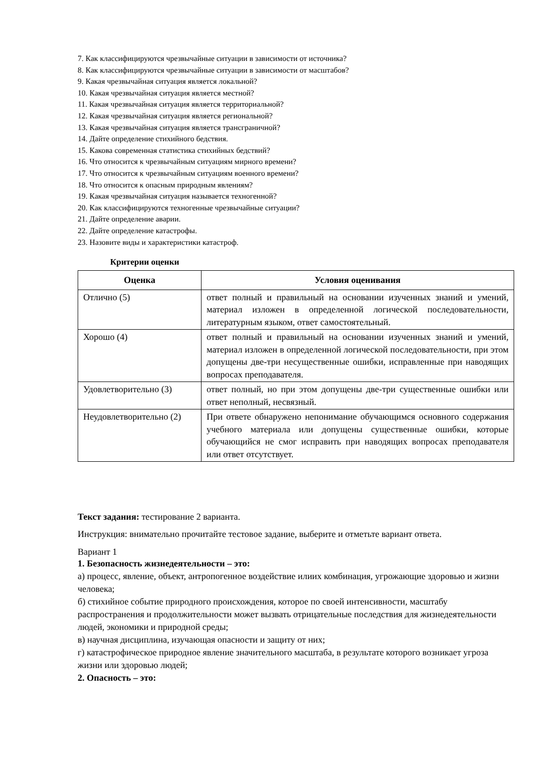7. Как классифицируются чрезвычайные ситуации в зависимости от источника?
8. Как классифицируются чрезвычайные ситуации в зависимости от масштабов?
9. Какая чрезвычайная ситуация является локальной?
10. Какая чрезвычайная ситуация является местной?
11. Какая чрезвычайная ситуация является территориальной?
12. Какая чрезвычайная ситуация является региональной?
13. Какая чрезвычайная ситуация является трансграничной?
14. Дайте определение стихийного бедствия.
15. Какова современная статистика стихийных бедствий?
16. Что относится к чрезвычайным ситуациям мирного времени?
17. Что относится к чрезвычайным ситуациям военного времени?
18. Что относится к опасным природным явлениям?
19. Какая чрезвычайная ситуация называется техногенной?
20. Как классифицируются техногенные чрезвычайные ситуации?
21. Дайте определение аварии.
22. Дайте определение катастрофы.
23. Назовите виды и характеристики катастроф.
Критерии оценки
| Оценка | Условия оценивания |
| --- | --- |
| Отлично (5) | ответ полный и правильный на основании изученных знаний и умений, материал изложен в определенной логической последовательности, литературным языком, ответ самостоятельный. |
| Хорошо (4) | ответ полный и правильный на основании изученных знаний и умений, материал изложен в определенной логической последовательности, при этом допущены две-три несущественные ошибки, исправленные при наводящих вопросах преподавателя. |
| Удовлетворительно (3) | ответ полный, но при этом допущены две-три существенные ошибки или ответ неполный, несвязный. |
| Неудовлетворительно (2) | При ответе обнаружено непонимание обучающимся основного содержания учебного материала или допущены существенные ошибки, которые обучающийся не смог исправить при наводящих вопросах преподавателя или ответ отсутствует. |
Текст задания: тестирование 2 варианта.
Инструкция: внимательно прочитайте тестовое задание, выберите и отметьте вариант ответа.
Вариант 1
1. Безопасность жизнедеятельности – это:
а) процесс, явление, объект, антропогенное воздействие илиих комбинация, угрожающие здоровью и жизни человека;
б) стихийное событие природного происхождения, которое по своей интенсивности, масштабу распространения и продолжительности может вызвать отрицательные последствия для жизнедеятельности людей, экономики и природной среды;
в) научная дисциплина, изучающая опасности и защиту от них;
г) катастрофическое природное явление значительного масштаба, в результате которого возникает угроза жизни или здоровью людей;
2. Опасность – это: